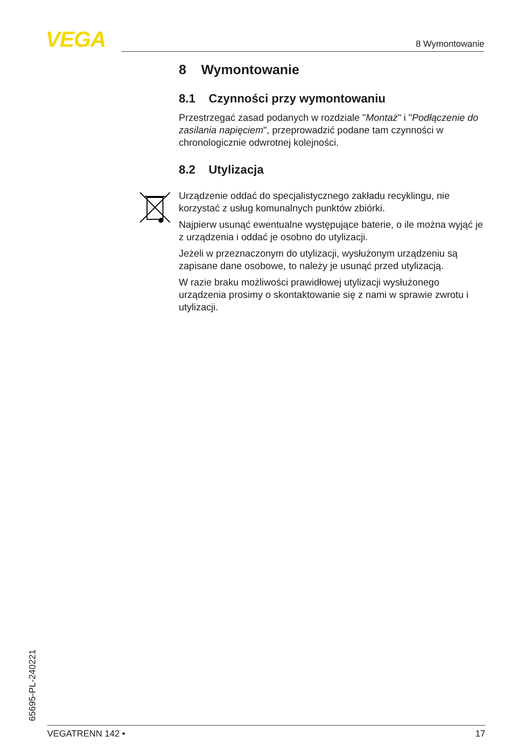VEGA 8 Wymontowanie
8 Wymontowanie
8.1 Czynności przy wymontowaniu
Przestrzegać zasad podanych w rozdziale "Montaż" i "Podłączenie do zasilania napięciem", przeprowadzić podane tam czynności w chronologicznie odwrotnej kolejności.
8.2 Utylizacja
Urządzenie oddać do specjalistycznego zakładu recyklingu, nie korzystać z usług komunalnych punktów zbiórki.
Najpierw usunąć ewentualne występujące baterie, o ile można wyjąć je z urządzenia i oddać je osobno do utylizacji.
Jeżeli w przeznaczonym do utylizacji, wysłużonym urządzeniu są zapisane dane osobowe, to należy je usunąć przed utylizacją.
W razie braku możliwości prawidłowej utylizacji wysłużonego urządzenia prosimy o skontaktowanie się z nami w sprawie zwrotu i utylizacji.
65695-PL-240221
VEGATRENN 142 • 17